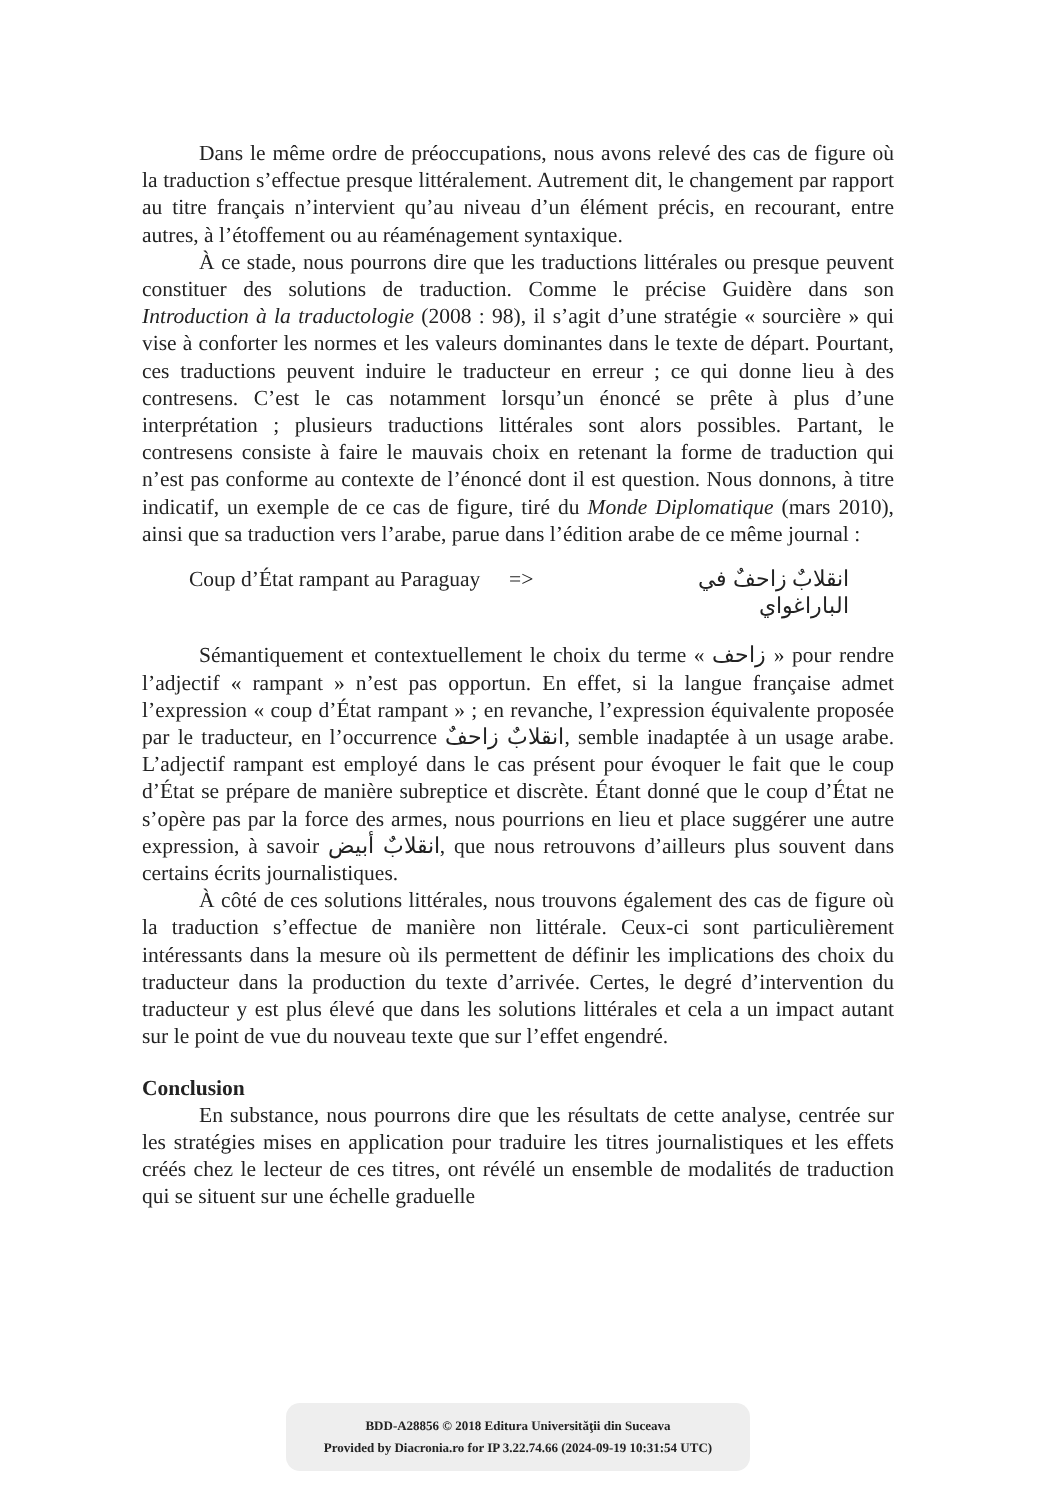Dans le même ordre de préoccupations, nous avons relevé des cas de figure où la traduction s’effectue presque littéralement. Autrement dit, le changement par rapport au titre français n’intervient qu’au niveau d’un élément précis, en recourant, entre autres, à l’étoffement ou au réaménagement syntaxique.
À ce stade, nous pourrons dire que les traductions littérales ou presque peuvent constituer des solutions de traduction. Comme le précise Guidère dans son Introduction à la traductologie (2008 : 98), il s’agit d’une stratégie « sourcière » qui vise à conforter les normes et les valeurs dominantes dans le texte de départ. Pourtant, ces traductions peuvent induire le traducteur en erreur ; ce qui donne lieu à des contresens. C’est le cas notamment lorsqu’un énoncé se prête à plus d’une interprétation ; plusieurs traductions littérales sont alors possibles. Partant, le contresens consiste à faire le mauvais choix en retenant la forme de traduction qui n’est pas conforme au contexte de l’énoncé dont il est question. Nous donnons, à titre indicatif, un exemple de ce cas de figure, tiré du Monde Diplomatique (mars 2010), ainsi que sa traduction vers l’arabe, parue dans l’édition arabe de ce même journal :
Coup d’État rampant au Paraguay => انقلابٌ زاحفٌ في الباراغواي
Sémantiquement et contextuellement le choix du terme « زاحف » pour rendre l’adjectif « rampant » n’est pas opportun. En effet, si la langue française admet l’expression « coup d’État rampant » ; en revanche, l’expression équivalente proposée par le traducteur, en l’occurrence انقلابٌ زاحفٌ, semble inadaptée à un usage arabe. L’adjectif rampant est employé dans le cas présent pour évoquer le fait que le coup d’État se prépare de manière subreptice et discrète. Étant donné que le coup d’État ne s’opère pas par la force des armes, nous pourrions en lieu et place suggérer une autre expression, à savoir انقلابٌ أبيض, que nous retrouvons d’ailleurs plus souvent dans certains écrits journalistiques.
À côté de ces solutions littérales, nous trouvons également des cas de figure où la traduction s’effectue de manière non littérale. Ceux-ci sont particulièrement intéressants dans la mesure où ils permettent de définir les implications des choix du traducteur dans la production du texte d’arrivée. Certes, le degré d’intervention du traducteur y est plus élevé que dans les solutions littérales et cela a un impact autant sur le point de vue du nouveau texte que sur l’effet engendré.
Conclusion
En substance, nous pourrons dire que les résultats de cette analyse, centrée sur les stratégies mises en application pour traduire les titres journalistiques et les effets créés chez le lecteur de ces titres, ont révélé un ensemble de modalités de traduction qui se situent sur une échelle graduelle
BDD-A28856 © 2018 Editura Universităţii din Suceava
Provided by Diacronia.ro for IP 3.22.74.66 (2024-09-19 10:31:54 UTC)